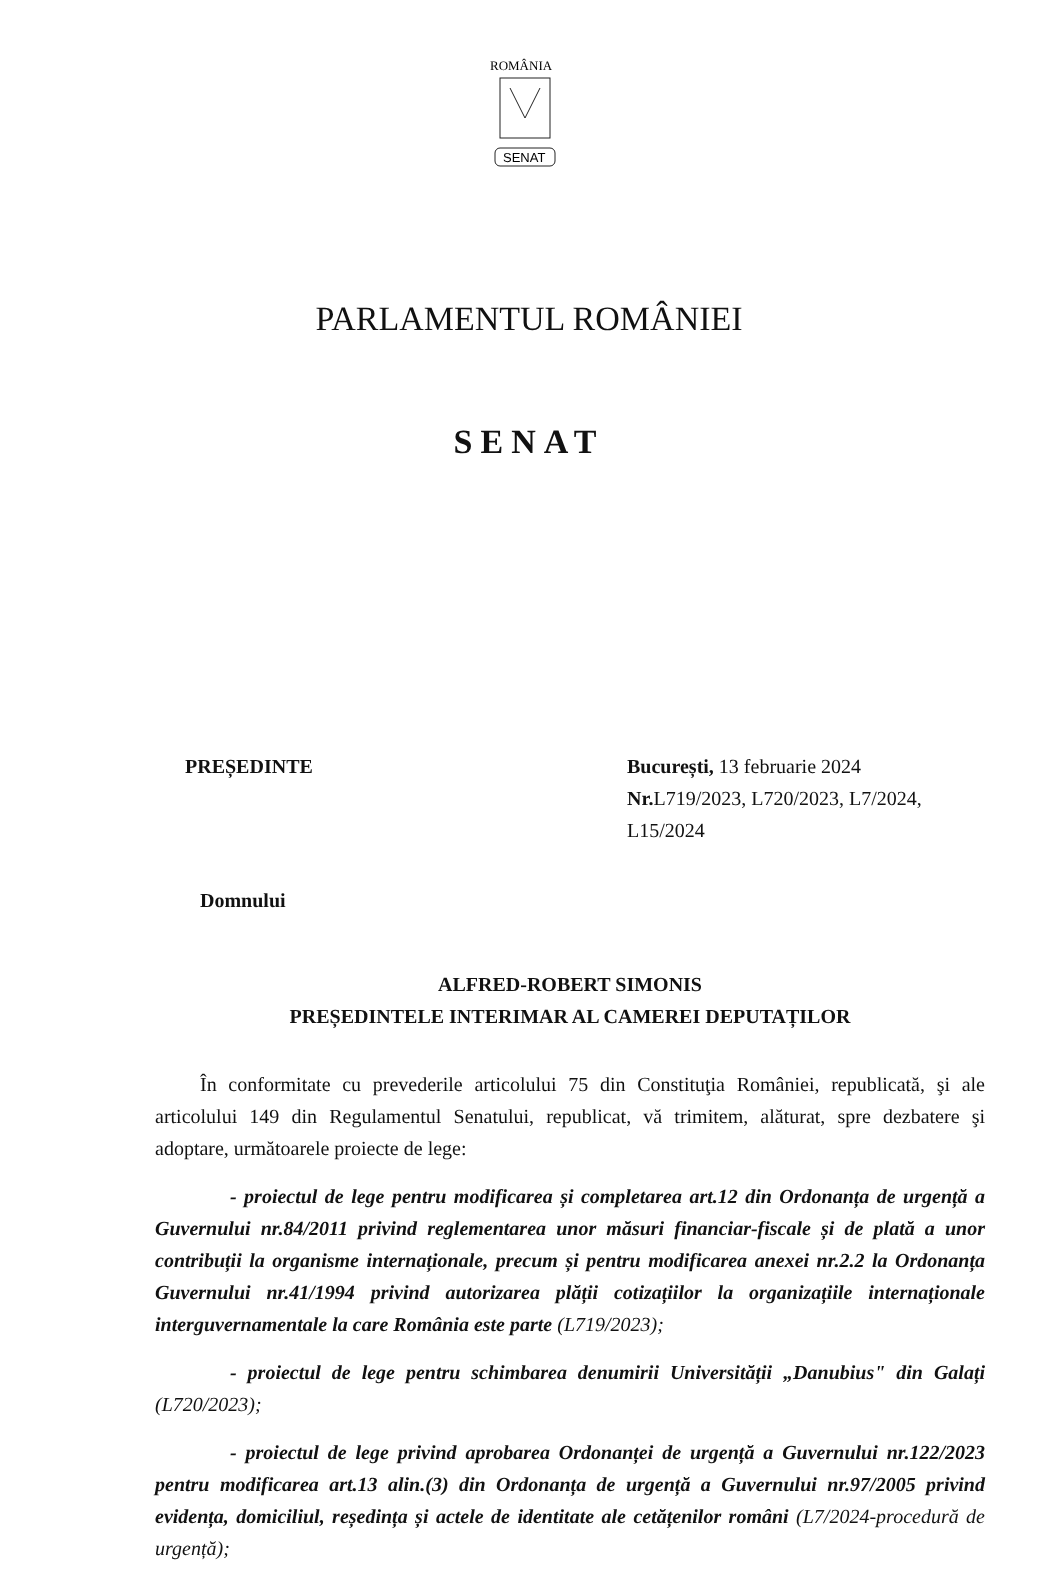ROMÂNIA
SENAT
PARLAMENTUL ROMÂNIEI
SENAT
PREȘEDINTE București, 13 februarie 2024
Nr. L719/2023, L720/2023, L7/2024, L15/2024
Domnului
ALFRED-ROBERT SIMONIS
PREȘEDINTELE INTERIMAR AL CAMEREI DEPUTAȚILOR
În conformitate cu prevederile articolului 75 din Constituţia României, republicată, şi ale articolului 149 din Regulamentul Senatului, republicat, vă trimitem, alăturat, spre dezbatere şi adoptare, următoarele proiecte de lege:
- proiectul de lege pentru modificarea și completarea art.12 din Ordonanța de urgență a Guvernului nr.84/2011 privind reglementarea unor măsuri financiar-fiscale și de plată a unor contribuții la organisme internaționale, precum și pentru modificarea anexei nr.2.2 la Ordonanța Guvernului nr.41/1994 privind autorizarea plății cotizațiilor la organizațiile internaționale interguvernamentale la care România este parte (L719/2023);
- proiectul de lege pentru schimbarea denumirii Universității „Danubius" din Galați (L720/2023);
- proiectul de lege privind aprobarea Ordonanței de urgență a Guvernului nr.122/2023 pentru modificarea art.13 alin.(3) din Ordonanța de urgență a Guvernului nr.97/2005 privind evidența, domiciliul, reședința și actele de identitate ale cetățenilor români (L7/2024-procedură de urgență);